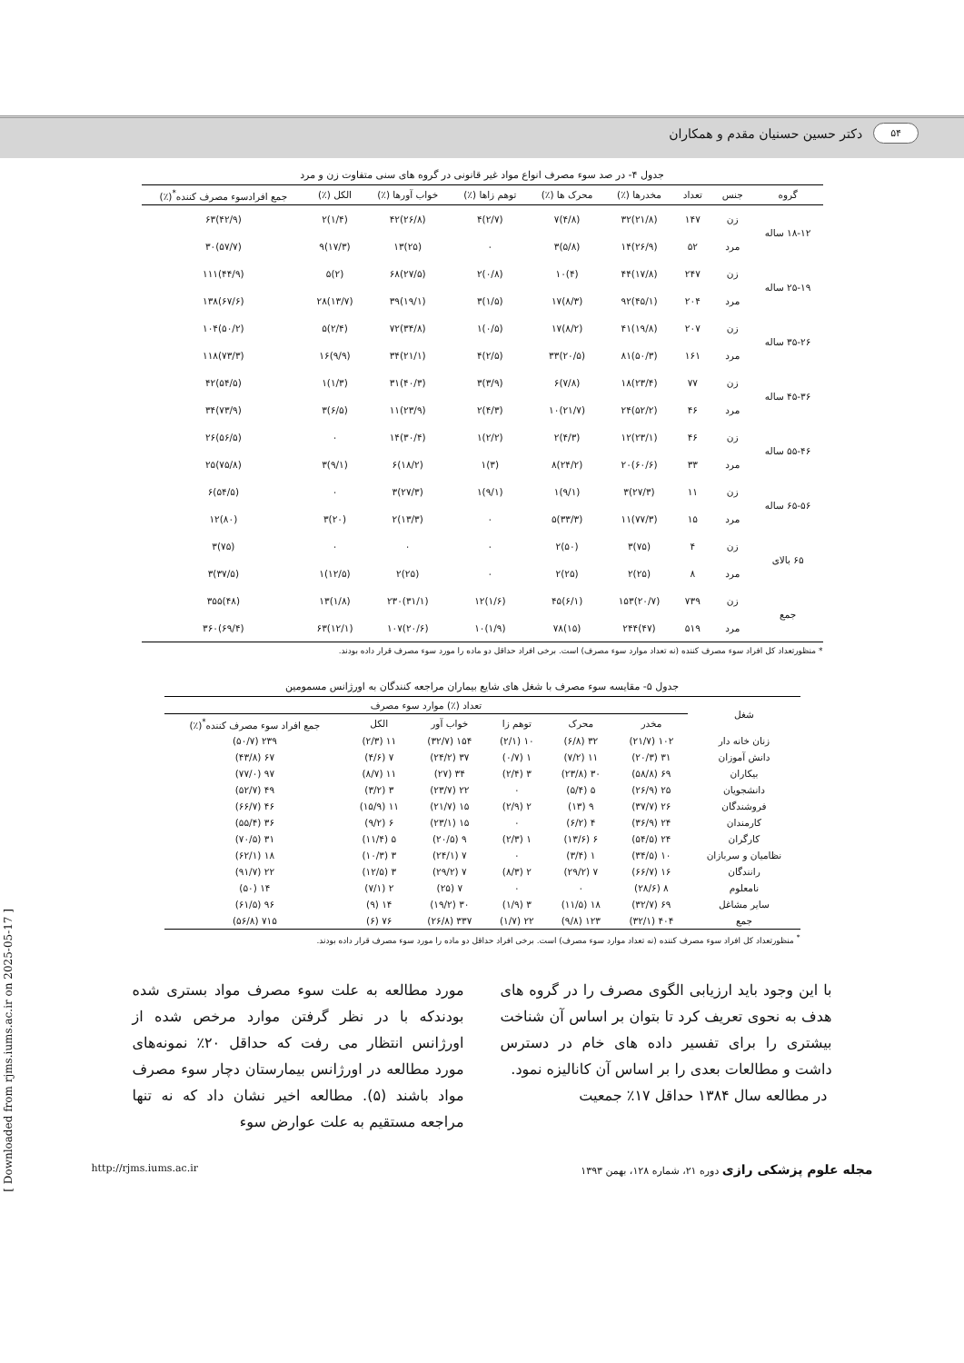۵۴ دکتر حسین حسنیان مقدم و همکاران
جدول ۴- در صد سوء مصرف انواع مواد غیر قانونی در گروه های سنی متفاوت زن و مرد
| گروه | جنس | تعداد | مخدرها (٪) | محرک ها (٪) | توهم زاها (٪) | خواب آورها (٪) | الکل (٪) | جمع افرادسوء مصرف کننده<sup>*</sup>(٪) |
| --- | --- | --- | --- | --- | --- | --- | --- | --- |
| ۱۸-۱۲ ساله | زن | ۱۴۷ | (۲۱/۸)۳۲ | (۴/۸)۷ | (۲/۷)۴ | (۲۶/۸)۴۲ | (۱/۴)۲ | (۴۲/۹)۶۳ |
| | مرد | ۵۲ | (۲۶/۹)۱۴ | (۵/۸)۳ | ۰ | (۲۵)۱۳ | (۱۷/۳)۹ | (۵۷/۷)۳۰ |
| ۲۵-۱۹ ساله | زن | ۲۴۷ | (۱۷/۸)۴۴ | (۴)۱۰ | (۰/۸)۲ | (۲۷/۵)۶۸ | (۲)۵ | (۴۴/۹)۱۱۱ |
| | مرد | ۲۰۴ | (۴۵/۱)۹۲ | (۸/۳)۱۷ | (۱/۵)۳ | (۱۹/۱)۳۹ | (۱۳/۷)۲۸ | (۶۷/۶)۱۳۸ |
| ۳۵-۲۶ ساله | زن | ۲۰۷ | (۱۹/۸)۴۱ | (۸/۲)۱۷ | (۰/۵)۱ | (۳۴/۸)۷۲ | (۲/۴)۵ | (۵۰/۲)۱۰۴ |
| | مرد | ۱۶۱ | (۵۰/۳)۸۱ | (۲۰/۵)۳۳ | (۲/۵)۴ | (۲۱/۱)۳۴ | (۹/۹)۱۶ | (۷۳/۳)۱۱۸ |
| ۴۵-۳۶ ساله | زن | ۷۷ | (۲۳/۴)۱۸ | (۷/۸)۶ | (۳/۹)۳ | (۴۰/۳)۳۱ | (۱/۳)۱ | (۵۴/۵)۴۲ |
| | مرد | ۴۶ | (۵۲/۲)۲۴ | (۲۱/۷)۱۰ | (۴/۳)۲ | (۲۳/۹)۱۱ | (۶/۵)۳ | (۷۳/۹)۳۴ |
| ۵۵-۴۶ ساله | زن | ۴۶ | (۲۳/۱)۱۲ | (۴/۳)۲ | (۲/۲)۱ | (۳۰/۴)۱۴ | ۰ | (۵۶/۵)۲۶ |
| | مرد | ۳۳ | (۶۰/۶)۲۰ | (۲۴/۲)۸ | (۳)۱ | (۱۸/۲)۶ | (۹/۱)۳ | (۷۵/۸)۲۵ |
| ۶۵-۵۶ ساله | زن | ۱۱ | (۲۷/۳)۳ | (۹/۱)۱ | (۹/۱)۱ | (۲۷/۳)۳ | ۰ | (۵۴/۵)۶ |
| | مرد | ۱۵ | (۷۷/۳)۱۱ | (۳۳/۳)۵ | ۰ | (۱۳/۳)۲ | (۲۰)۳ | (۸۰)۱۲ |
| ۶۵ بالای | زن | ۴ | (۷۵)۳ | (۵۰)۲ | ۰ | ۰ | ۰ | (۷۵)۳ |
| | مرد | ۸ | (۲۵)۲ | (۲۵)۲ | ۰ | (۲۵)۲ | (۱۲/۵)۱ | (۳۷/۵)۳ |
| جمع | زن | ۷۳۹ | (۲۰/۷)۱۵۳ | (۶/۱)۴۵ | (۱/۶)۱۲ | (۳۱/۱)۲۳۰ | (۱/۸)۱۳ | (۴۸)۳۵۵ |
| | مرد | ۵۱۹ | (۴۷)۲۴۴ | (۱۵)۷۸ | (۱/۹)۱۰ | (۲۰/۶)۱۰۷ | (۱۲/۱)۶۳ | (۶۹/۴)۳۶۰ |
* منظورتعداد کل افراد سوء مصرف کننده (نه تعداد موارد سوء مصرف) است. برخی افراد حداقل دو ماده را مورد سوء مصرف قرار داده بودند.
جدول ۵- مقایسه سوء مصرف با شغل های شایع بیماران مراجعه کنندگان به اورژانس مسمومین
| شغل | تعداد (٪) موارد سوء مصرف | | | | | |
| --- | --- | --- | --- | --- | --- | --- |
| | مخدر | محرک | توهم زا | خواب آور | الکل | جمع افراد سوء مصرف کننده<sup>*</sup>(٪) |
| زنان خانه دار | ۱۰۲ (۲۱/۷) | ۳۲ (۶/۸) | ۱۰ (۲/۱) | ۱۵۴ (۳۲/۷) | ۱۱ (۲/۳) | ۲۳۹ (۵۰/۷) |
| دانش آموزان | ۳۱ (۲۰/۳) | ۱۱ (۷/۲) | ۱ (۰/۷) | ۳۷ (۲۴/۲) | ۷ (۴/۶) | ۶۷ (۴۳/۸) |
| بیکاران | ۶۹ (۵۸/۸) | ۳۰ (۲۳/۸) | ۳ (۲/۴) | ۳۴ (۲۷) | ۱۱ (۸/۷) | ۹۷ (۷۷/۰) |
| دانشجویان | ۲۵ (۲۶/۹) | ۵ (۵/۴) | ۰ | ۲۲ (۲۳/۷) | ۳ (۳/۲) | ۴۹ (۵۲/۷) |
| فروشندگان | ۲۶ (۳۷/۷) | ۹ (۱۳) | ۲ (۲/۹) | ۱۵ (۲۱/۷) | ۱۱ (۱۵/۹) | ۴۶ (۶۶/۷) |
| کارمندان | ۲۴ (۳۶/۹) | ۴ (۶/۲) | ۰ | ۱۵ (۲۳/۱) | ۶ (۹/۲) | ۳۶ (۵۵/۴) |
| کارگران | ۲۴ (۵۴/۵) | ۶ (۱۳/۶) | ۱ (۲/۳) | ۹ (۲۰/۵) | ۵ (۱۱/۴) | ۳۱ (۷۰/۵) |
| نظامیان و سربازان | ۱۰ (۳۴/۵) | ۱ (۳/۴) | ۰ | ۷ (۲۴/۱) | ۳ (۱۰/۳) | ۱۸ (۶۲/۱) |
| رانندگان | ۱۶ (۶۶/۷) | ۷ (۲۹/۲) | ۲ (۸/۳) | ۷ (۲۹/۲) | ۳ (۱۲/۵) | ۲۲ (۹۱/۷) |
| نامعلوم | ۸ (۲۸/۶) | ۰ | ۰ | ۷ (۲۵) | ۲ (۷/۱) | ۱۴ (۵۰) |
| سایر مشاغل | ۶۹ (۳۲/۷) | ۱۸ (۱۱/۵) | ۳ (۱/۹) | ۳۰ (۱۹/۲) | ۱۴ (۹) | ۹۶ (۶۱/۵) |
| جمع | ۴۰۴ (۳۲/۱) | ۱۲۳ (۹/۸) | ۲۲ (۱/۷) | ۳۳۷ (۲۶/۸) | ۷۶ (۶) | ۷۱۵ (۵۶/۸) |
<sup>*</sup> منظورتعداد کل افراد سوء مصرف کننده (نه تعداد موارد سوء مصرف) است. برخی افراد حداقل دو ماده را مورد سوء مصرف قرار داده بودند.
با این وجود باید ارزیابی الگوی مصرف را در گروه های هدف به نحوی تعریف کرد تا بتوان بر اساس آن شناخت بیشتری را برای تفسیر داده های خام در دسترس داشت و مطالعات بعدی را بر اساس آن کانالیزه نمود.
در مطالعه سال ۱۳۸۴ حداقل ۱۷٪ جمعیت
مورد مطالعه به علت سوء مصرف مواد بستری شده بودندکه با در نظر گرفتن موارد مرخص شده از اورژانس انتظار می رفت که حداقل ۲۰٪ نمونه‌های مورد مطالعه در اورژانس بیمارستان دچار سوء مصرف مواد باشند (۵). مطالعه اخیر نشان داد که نه تنها مراجعه مستقیم به علت عوارض سوء
مجله علوم پزشکی رازی دوره ۲۱، شماره ۱۲۸، بهمن ۱۳۹۳ http://rjms.iums.ac.ir
[ Downloaded from rjms.iums.ac.ir on 2025-05-17 ]